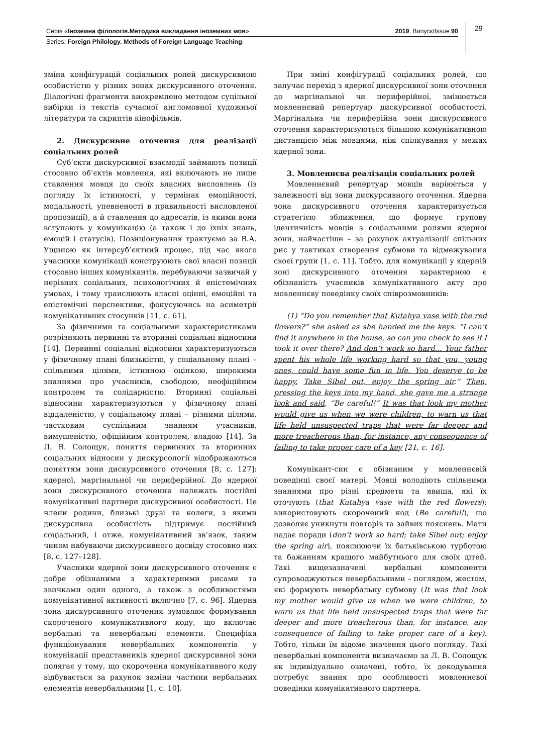Серія «Іноземна філологія.Методика викладання іноземних мов». 2019. Випуск/Issue 90
Series: Foreign Philology. Methods of Foreign Language Teaching.
29
зміна конфігурацій соціальних ролей дискурсивною особистістю у різних зонах дискурсивного оточення. Діалогічні фрагменти виокремлено методом суцільної вибірки із текстів сучасної англомовної художньої літератури та скриптів кінофільмів.
2. Дискурсивне оточення для реалізації соціальних ролей
Суб’єкти дискурсивної взаємодії займають позиції стосовно об’єктів мовлення, які включають не лише ставлення мовця до своїх власних висловлень (із погляду їх істинності, у термінах емоційності, модальності, упевненості в правильності висловленої пропозиції), а й ставлення до адресатів, із якими вони вступають у комунікацію (а також і до їхніх знань, емоцій і статусів). Позиціонування трактуємо за В.А. Ущиною як інтерсуб’єктний процес, під час якого учасники комунікації конструюють свої власні позиції стосовно інших комунікантів, перебуваючи зазвичай у нерівних соціальних, психологічних й епістемічних умовах, і тому транслюють власні оцінні, емоційні та епістемічні перспективи, фокусуючись на асиметрії комунікативних стосунків [11, c. 61].
За фізичними та соціальними характеристиками розрізняють первинні та вторинні соціальні відносини [14]. Первинні соціальні відносини характеризуються у фізичному плані близькістю, у соціальному плані – спільними цілями, істинною оцінкою, широкими знаннями про учасників, свободою, неофіційним контролем та солідарністю. Вторинні соціальні відносини характеризуються у фізичному плані віддаленістю, у соціальному плані – різними цілями, частковим суспільним знанням учасників, вимушеністю, офіційним контролем, владою [14]. За Л. В. Солощук, поняття первинних та вторинних соціальних відносин у дискурсології відображаються поняттям зони дискурсивного оточення [8, c. 127]: ядерної, маргінальної чи периферійної. До ядерної зони дискурсивного оточення належать постійні комунікативні партнери дискурсивної особистості. Це члени родини, близькі друзі та колеги, з якими дискурсивна особистість підтримує постійний соціальний, і отже, комунікативний зв’язок, таким чином набуваючи дискурсивного досвіду стосовно них [8, c. 127–128].
Учасники ядерної зони дискурсивного оточення є добре обізнаними з характерними рисами та звичками один одного, а також з особливостями комунікативної активності включно [7, c. 96]. Ядерна зона дискурсивного оточення зумовлює формування скороченого комунікативного коду, що включає вербальні та невербальні елементи. Специфіка функціонування невербальних компонентів у комунікації представників ядерної дискурсивної зони полягає у тому, що скорочення комунікативного коду відбувається за рахунок заміни частини вербальних елементів невербальними [1, c. 10].
При зміні конфігурації соціальних ролей, що залучає перехід з ядерної дискурсивної зони оточення до маргінальної чи периферійної, змінюється мовленнєвий репертуар дискурсивної особистості. Маргінальна чи периферійна зони дискурсивного оточення характеризуються більшою комунікативною дистанцією між мовцями, ніж спілкування у межах ядерної зони.
3. Мовленнєва реалізація соціальних ролей
Мовленнєвий репертуар мовців варіюється у залежності від зони дискурсивного оточення. Ядерна зона дискурсивного оточення характеризується стратегією зближення, що формує групову ідентичність мовців з соціальними ролями ядерної зони, найчастіше – за рахунок актуалізації спільних рис у тактиках створення субмови та відмежування своєї групи [1, c. 11]. Тобто, для комунікації у ядерній зоні дискурсивного оточення характерною є обізнаність учасників комунікативного акту про мовленнєву поведінку своїх співрозмовників:
(1) “Do you remember that Kutahya vase with the red flowers?” she asked as she handed me the keys. “I can’t find it anywhere in the house, so can you check to see if I took it over there? And don’t work so hard… Your father spent his whole life working hard so that you, young ones, could have some fun in life. You deserve to be happy. Take Sibel out, enjoy the spring air.” Then, pressing the keys into my hand, she gave me a strange look and said, “Be careful!” It was that look my mother would give us when we were children, to warn us that life held unsuspected traps that were far deeper and more treacherous than, for instance, any consequence of failing to take proper care of a key [21, c. 16].
Комунікант-син є обізнаним у мовленнєвій поведінці своєї матері. Мовці володіють спільними знаннями про різні предмети та явища, які їх оточують (that Kutahya vase with the red flowers); використовують скорочений код (Be careful!), що дозволяє уникнути повторів та зайвих пояснень. Мати надає поради (don’t work so hard; take Sibel out; enjoy the spring air), пояснюючи їх батьківською турботою та бажанням кращого майбутнього для своїх дітей. Такі вищезазначені вербальні компоненти супроводжуються невербальними – поглядом, жестом, які формують невербальну субмову (It was that look my mother would give us when we were children, to warn us that life held unsuspected traps that were far deeper and more treacherous than, for instance, any consequence of failing to take proper care of a key). Тобто, тільки їм відоме значення цього погляду. Такі невербальні компоненти визначаємо за Л. В. Солощук як індивідуально означені, тобто, їх декодування потребує знання про особливості мовленнєвої поведінки комунікативного партнера.